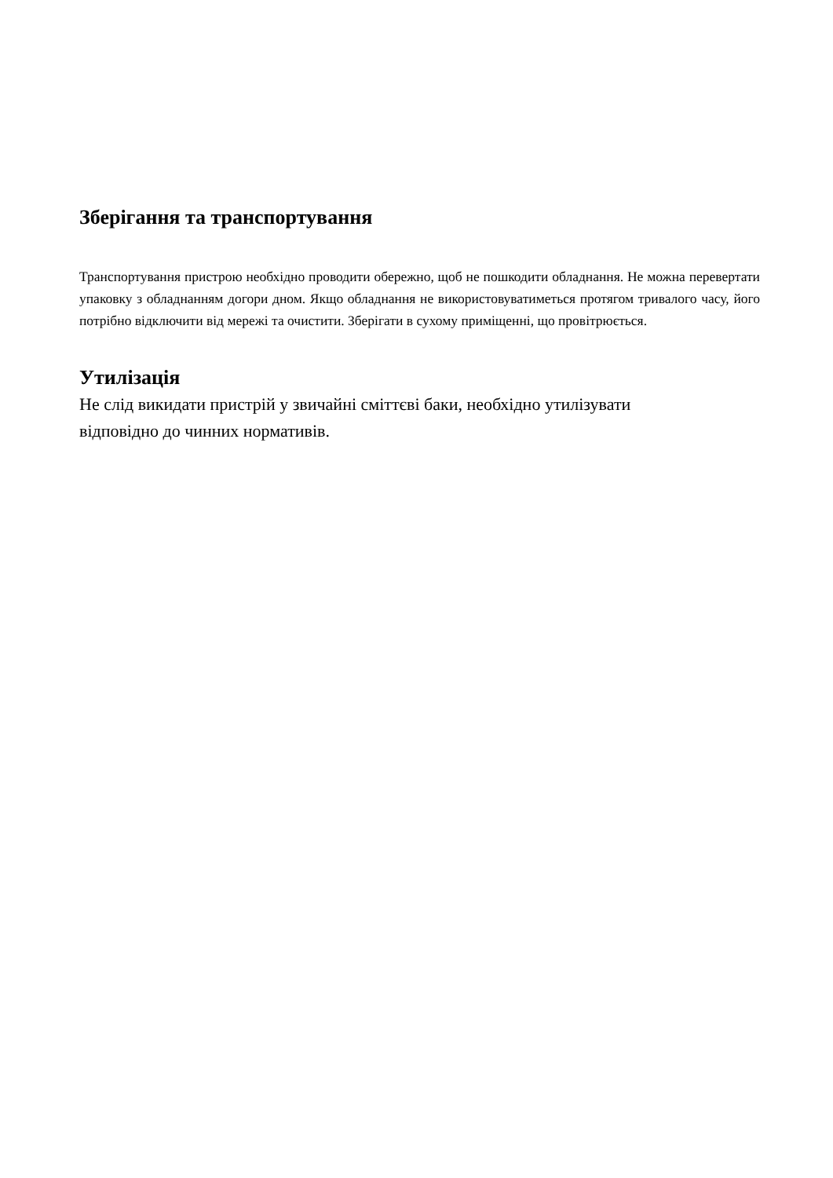Зберігання та транспортування
Транспортування пристрою необхідно проводити обережно, щоб не пошкодити обладнання. Не можна перевертати упаковку з обладнанням догори дном. Якщо обладнання не використовуватиметься протягом тривалого часу, його потрібно відключити від мережі та очистити. Зберігати в сухому приміщенні, що провітрюється.
Утилізація
Не слід викидати пристрій у звичайні сміттєві баки, необхідно утилізувати
відповідно до чинних нормативів.